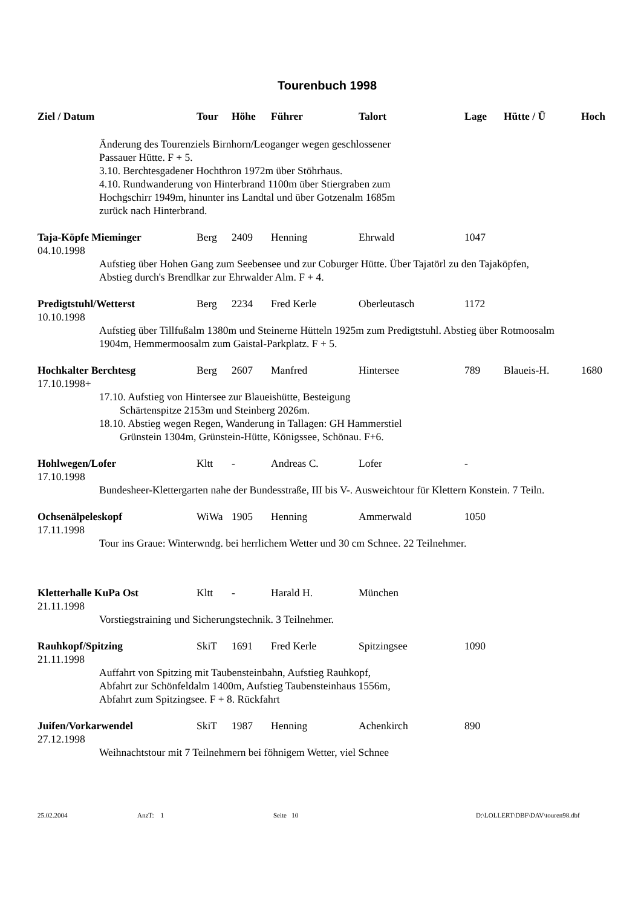Tourenbuch 1998
| Ziel / Datum | Tour | Höhe | Führer | Talort | Lage | Hütte / Ü | Hoch |
| --- | --- | --- | --- | --- | --- | --- | --- |
| Änderung des Tourenziels Birnhorn/Leoganger wegen geschlossener Passauer Hütte. F + 5. 3.10. Berchtesgadener Hochthron 1972m über Stöhrhaus. 4.10. Rundwanderung von Hinterbrand 1100m über Stiergraben zum Hochgschirr 1949m, hinunter ins Landtal und über Gotzenalm 1685m zurück nach Hinterbrand. | | | | | | | |
| Taja-Köpfe Mieminger | Berg | 2409 | Henning | Ehrwald | 1047 | | |
| 04.10.1998 | | | | | | | |
| Aufstieg über Hohen Gang zum Seebensee und zur Coburger Hütte. Über Tajatörl zu den Tajaköpfen, Abstieg durch's Brendlkar zur Ehrwalder Alm. F + 4. | | | | | | | |
| Predigtstuhl/Wetterst | Berg | 2234 | Fred Kerle | Oberleutasch | 1172 | | |
| 10.10.1998 | | | | | | | |
| Aufstieg über Tillfußalm 1380m und Steinerne Hütteln 1925m zum Predigtstuhl. Abstieg über Rotmoosalm 1904m, Hemmermoosalm zum Gaistal-Parkplatz. F + 5. | | | | | | | |
| Hochkalter Berchtesg | Berg | 2607 | Manfred | Hintersee | 789 | Blaueis-H. | 1680 |
| 17.10.1998+ | | | | | | | |
| 17.10. Aufstieg von Hintersee zur Blaueishütte, Besteigung Schärtenspitze 2153m und Steinberg 2026m. 18.10. Abstieg wegen Regen, Wanderung in Tallagen: GH Hammerstiel Grünstein 1304m, Grünstein-Hütte, Königssee, Schönau. F+6. | | | | | | | |
| Hohlwegen/Lofer | Kltt | - | Andreas C. | Lofer | - | | |
| 17.10.1998 | | | | | | | |
| Bundesheer-Klettergarten nahe der Bundesstraße, III bis V-. Ausweichtour für Klettern Konstein. 7 Teiln. | | | | | | | |
| Ochsenälpeleskopf | WiWa | 1905 | Henning | Ammerwald | 1050 | | |
| 17.11.1998 | | | | | | | |
| Tour ins Graue: Winterwndg. bei herrlichem Wetter und 30 cm Schnee. 22 Teilnehmer. | | | | | | | |
| Kletterhalle KuPa Ost | Kltt | - | Harald H. | München | | | |
| 21.11.1998 | | | | | | | |
| Vorstiegstraining und Sicherungstechnik. 3 Teilnehmer. | | | | | | | |
| Rauhkopf/Spitzing | SkiT | 1691 | Fred Kerle | Spitzingsee | 1090 | | |
| 21.11.1998 | | | | | | | |
| Auffahrt von Spitzing mit Taubensteinbahn, Aufstieg Rauhkopf, Abfahrt zur Schönfeldalm 1400m, Aufstieg Taubensteinhaus 1556m, Abfahrt zum Spitzingsee. F + 8. Rückfahrt | | | | | | | |
| Juifen/Vorkarwendel | SkiT | 1987 | Henning | Achenkirch | 890 | | |
| 27.12.1998 | | | | | | | |
| Weihnachtstour mit 7 Teilnehmern bei föhnigem Wetter, viel Schnee | | | | | | | |
25.02.2004 AnzT: 1 Seite 10 D:\LOLLERT\DBF\DAV\touren98.dbf